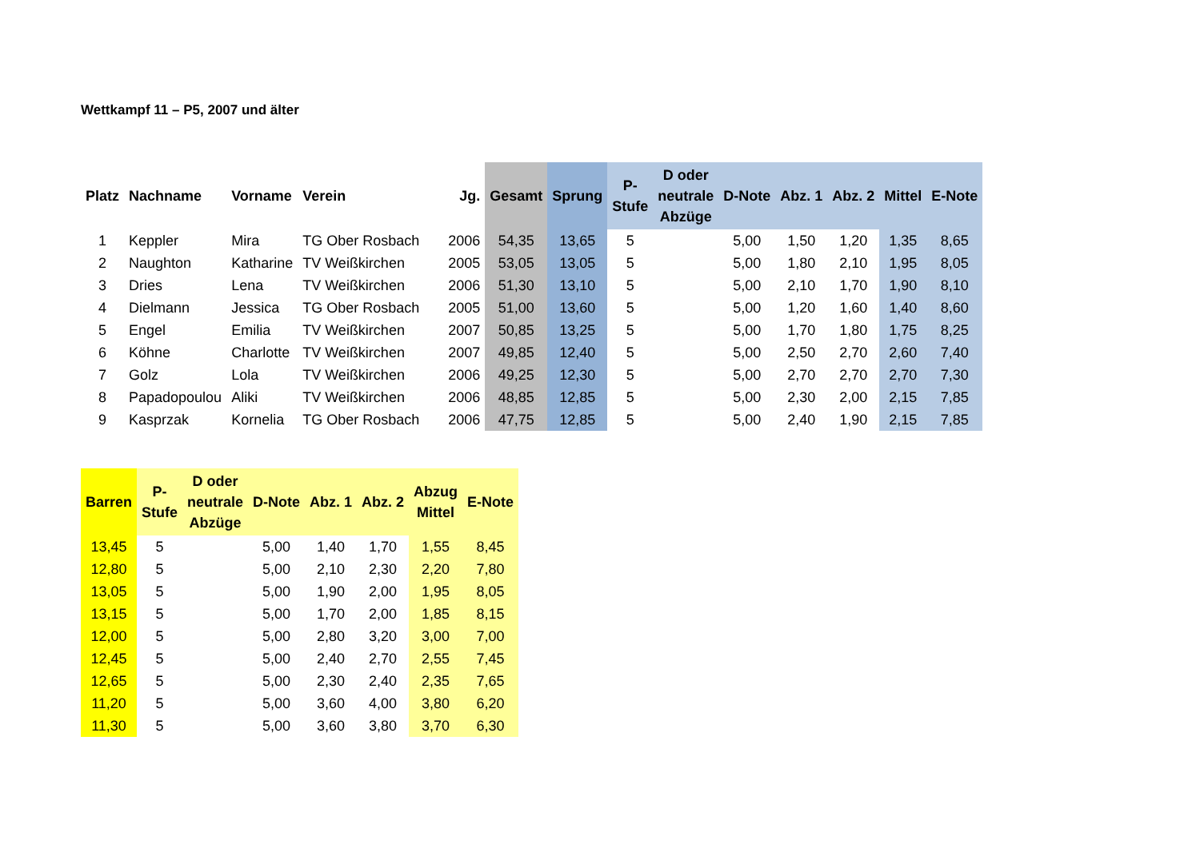Wettkampf 11 – P5, 2007 und älter
| Platz | Nachname | Vorname | Verein | Jg. | Gesamt | Sprung | P- Stufe | D oder neutrale Abzüge | D-Note | Abz. 1 | Abz. 2 | Mittel | E-Note |
| --- | --- | --- | --- | --- | --- | --- | --- | --- | --- | --- | --- | --- | --- |
| 1 | Keppler | Mira | TG Ober Rosbach | 2006 | 54,35 | 13,65 | 5 | | 5,00 | 1,50 | 1,20 | 1,35 | 8,65 |
| 2 | Naughton | Katharine | TV Weißkirchen | 2005 | 53,05 | 13,05 | 5 | | 5,00 | 1,80 | 2,10 | 1,95 | 8,05 |
| 3 | Dries | Lena | TV Weißkirchen | 2006 | 51,30 | 13,10 | 5 | | 5,00 | 2,10 | 1,70 | 1,90 | 8,10 |
| 4 | Dielmann | Jessica | TG Ober Rosbach | 2005 | 51,00 | 13,60 | 5 | | 5,00 | 1,20 | 1,60 | 1,40 | 8,60 |
| 5 | Engel | Emilia | TV Weißkirchen | 2007 | 50,85 | 13,25 | 5 | | 5,00 | 1,70 | 1,80 | 1,75 | 8,25 |
| 6 | Köhne | Charlotte | TV Weißkirchen | 2007 | 49,85 | 12,40 | 5 | | 5,00 | 2,50 | 2,70 | 2,60 | 7,40 |
| 7 | Golz | Lola | TV Weißkirchen | 2006 | 49,25 | 12,30 | 5 | | 5,00 | 2,70 | 2,70 | 2,70 | 7,30 |
| 8 | Papadopoulou | Aliki | TV Weißkirchen | 2006 | 48,85 | 12,85 | 5 | | 5,00 | 2,30 | 2,00 | 2,15 | 7,85 |
| 9 | Kasprzak | Kornelia | TG Ober Rosbach | 2006 | 47,75 | 12,85 | 5 | | 5,00 | 2,40 | 1,90 | 2,15 | 7,85 |
| Barren | P- Stufe | D oder neutrale Abzüge | D-Note | Abz. 1 | Abz. 2 | Abzug Mittel | E-Note |
| --- | --- | --- | --- | --- | --- | --- | --- |
| 13,45 | 5 | | 5,00 | 1,40 | 1,70 | 1,55 | 8,45 |
| 12,80 | 5 | | 5,00 | 2,10 | 2,30 | 2,20 | 7,80 |
| 13,05 | 5 | | 5,00 | 1,90 | 2,00 | 1,95 | 8,05 |
| 13,15 | 5 | | 5,00 | 1,70 | 2,00 | 1,85 | 8,15 |
| 12,00 | 5 | | 5,00 | 2,80 | 3,20 | 3,00 | 7,00 |
| 12,45 | 5 | | 5,00 | 2,40 | 2,70 | 2,55 | 7,45 |
| 12,65 | 5 | | 5,00 | 2,30 | 2,40 | 2,35 | 7,65 |
| 11,20 | 5 | | 5,00 | 3,60 | 4,00 | 3,80 | 6,20 |
| 11,30 | 5 | | 5,00 | 3,60 | 3,80 | 3,70 | 6,30 |